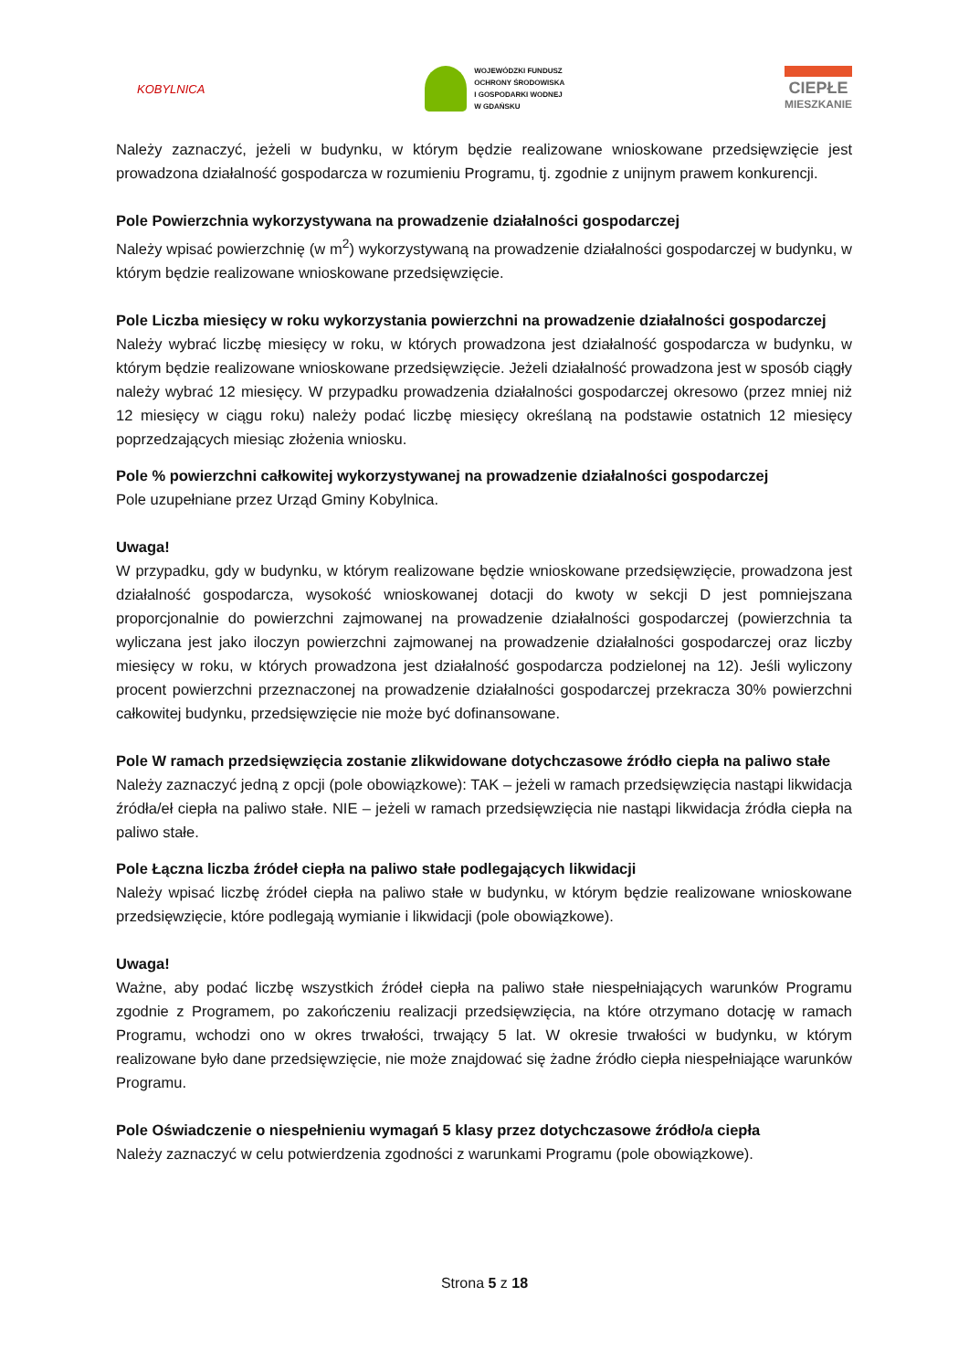KOBYLNICA
WOJEWÓDZKI FUNDUSZ
OCHRONY ŚRODOWISKA
I GOSPODARKI WODNEJ
W GDAŃSKU
CIEPŁE
MIESZKANIE
Należy zaznaczyć, jeżeli w budynku, w którym będzie realizowane wnioskowane przedsięwzięcie jest prowadzona działalność gospodarcza w rozumieniu Programu, tj. zgodnie z unijnym prawem konkurencji.
Pole Powierzchnia wykorzystywana na prowadzenie działalności gospodarczej
Należy wpisać powierzchnię (w m<sup>2</sup>) wykorzystywaną na prowadzenie działalności gospodarczej w budynku, w którym będzie realizowane wnioskowane przedsięwzięcie.
Pole Liczba miesięcy w roku wykorzystania powierzchni na prowadzenie działalności gospodarczej
Należy wybrać liczbę miesięcy w roku, w których prowadzona jest działalność gospodarcza w budynku, w którym będzie realizowane wnioskowane przedsięwzięcie. Jeżeli działalność prowadzona jest w sposób ciągły należy wybrać 12 miesięcy. W przypadku prowadzenia działalności gospodarczej okresowo (przez mniej niż 12 miesięcy w ciągu roku) należy podać liczbę miesięcy określaną na podstawie ostatnich 12 miesięcy poprzedzających miesiąc złożenia wniosku.
Pole % powierzchni całkowitej wykorzystywanej na prowadzenie działalności gospodarczej
Pole uzupełniane przez Urząd Gminy Kobylnica.
Uwaga!
W przypadku, gdy w budynku, w którym realizowane będzie wnioskowane przedsięwzięcie, prowadzona jest działalność gospodarcza, wysokość wnioskowanej dotacji do kwoty w sekcji D jest pomniejszana proporcjonalnie do powierzchni zajmowanej na prowadzenie działalności gospodarczej (powierzchnia ta wyliczana jest jako iloczyn powierzchni zajmowanej na prowadzenie działalności gospodarczej oraz liczby miesięcy w roku, w których prowadzona jest działalność gospodarcza podzielonej na 12). Jeśli wyliczony procent powierzchni przeznaczonej na prowadzenie działalności gospodarczej przekracza 30% powierzchni całkowitej budynku, przedsięwzięcie nie może być dofinansowane.
Pole W ramach przedsięwzięcia zostanie zlikwidowane dotychczasowe źródło ciepła na paliwo stałe
Należy zaznaczyć jedną z opcji (pole obowiązkowe): TAK – jeżeli w ramach przedsięwzięcia nastąpi likwidacja źródła/eł ciepła na paliwo stałe. NIE – jeżeli w ramach przedsięwzięcia nie nastąpi likwidacja źródła ciepła na paliwo stałe.
Pole Łączna liczba źródeł ciepła na paliwo stałe podlegających likwidacji
Należy wpisać liczbę źródeł ciepła na paliwo stałe w budynku, w którym będzie realizowane wnioskowane przedsięwzięcie, które podlegają wymianie i likwidacji (pole obowiązkowe).
Uwaga!
Ważne, aby podać liczbę wszystkich źródeł ciepła na paliwo stałe niespełniających warunków Programu zgodnie z Programem, po zakończeniu realizacji przedsięwzięcia, na które otrzymano dotację w ramach Programu, wchodzi ono w okres trwałości, trwający 5 lat. W okresie trwałości w budynku, w którym realizowane było dane przedsięwzięcie, nie może znajdować się żadne źródło ciepła niespełniające warunków Programu.
Pole Oświadczenie o niespełnieniu wymagań 5 klasy przez dotychczasowe źródło/a ciepła
Należy zaznaczyć w celu potwierdzenia zgodności z warunkami Programu (pole obowiązkowe).
Strona 5 z 18